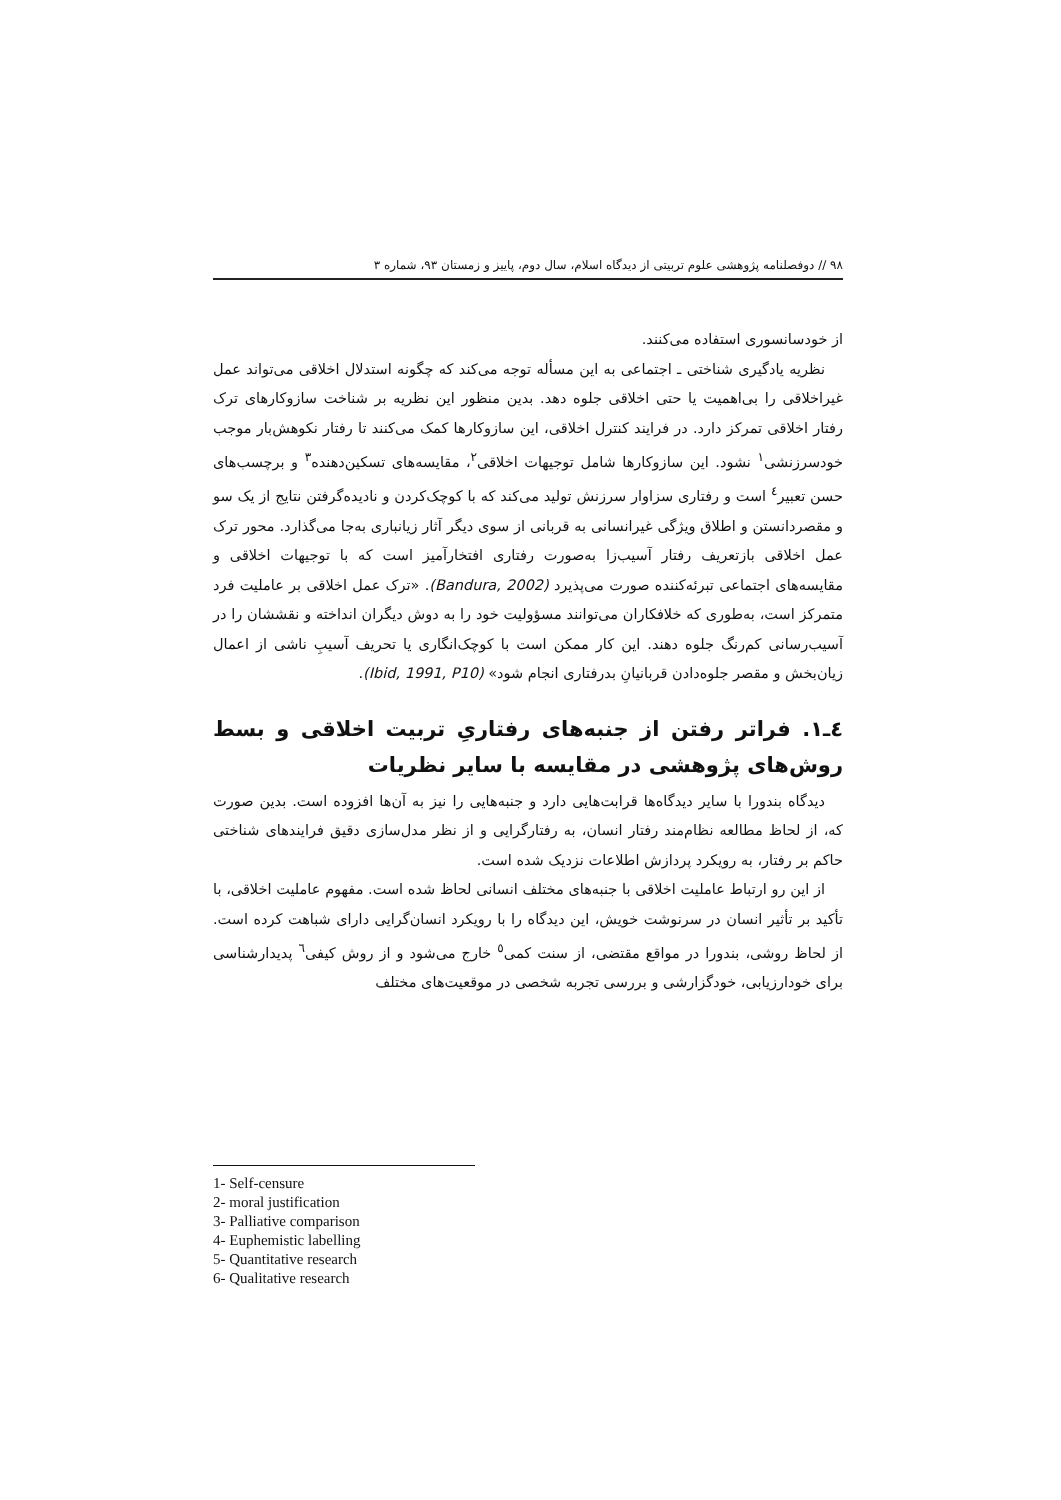٩٨ // دوفصلنامه پژوهشی علوم تربیتی از دیدگاه اسلام، سال دوم، پاییز و زمستان ٩٣، شماره ٣
از خودسانسوری استفاده می‌کنند.
نظریه یادگیری شناختی ـ اجتماعی به این مسأله توجه می‌کند که چگونه استدلال اخلاقی می‌تواند عمل غیراخلاقی را بی‌اهمیت یا حتی اخلاقی جلوه دهد. بدین منظور این نظریه بر شناخت سازوکارهای ترک رفتار اخلاقی تمرکز دارد. در فرایند کنترل اخلاقی، این سازوکارها کمک می‌کنند تا رفتار نکوهش‌بار موجب خودسرزنشی<sup>١</sup> نشود. این سازوکارها شامل توجیهات اخلاقی<sup>٢</sup>، مقایسه‌های تسکین‌دهنده<sup>٣</sup> و برچسب‌های حسن تعبیر<sup>٤</sup> است و رفتاری سزاوار سرزنش تولید می‌کند که با کوچک‌کردن و نادیده‌گرفتن نتایج از یک سو و مقصردانستن و اطلاق ویژگی غیرانسانی به قربانی از سوی دیگر آثار زیانباری به‌جا می‌گذارد. محور ترک عمل اخلاقی بازتعریف رفتار آسیب‌زا به‌صورت رفتاری افتخارآمیز است که با توجیهات اخلاقی و مقایسه‌های اجتماعی تبرئه‌کننده صورت می‌پذیرد (Bandura, 2002). «ترک عمل اخلاقی بر عاملیت فرد متمرکز است، به‌طوری که خلافکاران می‌توانند مسؤولیت خود را به دوش دیگران انداخته و نقششان را در آسیب‌رسانی کم‌رنگ جلوه دهند. این کار ممکن است با کوچک‌انگاری یا تحریف آسیبِ ناشی از اعمال زیان‌بخش و مقصر جلوه‌دادن قربانیانِ بدرفتاری انجام شود» (Ibid, 1991, P10).
٤ـ١. فراتر رفتن از جنبه‌های رفتاریِ تربیت اخلاقی و بسط روش‌های پژوهشی در مقایسه با سایر نظریات
دیدگاه بندورا با سایر دیدگاه‌ها قرابت‌هایی دارد و جنبه‌هایی را نیز به آن‌ها افزوده است. بدین صورت که، از لحاظ مطالعه نظام‌مند رفتار انسان، به رفتارگرایی و از نظر مدل‌سازی دقیق فرایندهای شناختی حاکم بر رفتار، به رویکرد پردازش اطلاعات نزدیک شده است.
از این رو ارتباط عاملیت اخلاقی با جنبه‌های مختلف انسانی لحاظ شده است. مفهوم عاملیت اخلاقی، با تأکید بر تأثیر انسان در سرنوشت خویش، این دیدگاه را با رویکرد انسان‌گرایی دارای شباهت کرده است. از لحاظ روشی، بندورا در مواقع مقتضی، از سنت کمی<sup>٥</sup> خارج می‌شود و از روش کیفی<sup>٦</sup> پدیدارشناسی برای خودارزیابی، خودگزارشی و بررسی تجربه شخصی در موقعیت‌های مختلف
1- Self-censure
2- moral justification
3- Palliative comparison
4- Euphemistic labelling
5- Quantitative research
6- Qualitative research